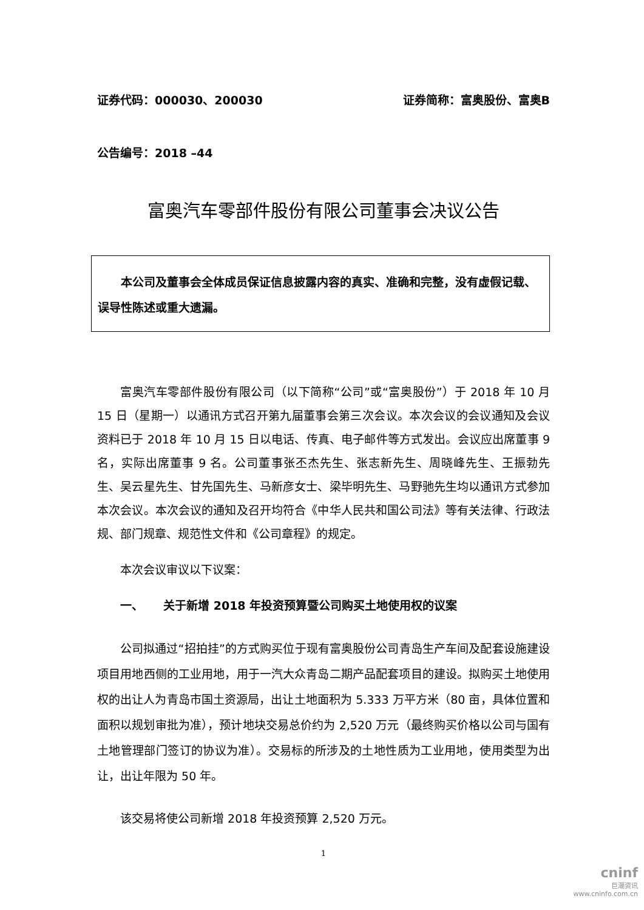证券代码：000030、200030 证券简称：富奥股份、富奥B
公告编号：2018 –44
富奥汽车零部件股份有限公司董事会决议公告
本公司及董事会全体成员保证信息披露内容的真实、准确和完整，没有虚假记载、误导性陈述或重大遗漏。
富奥汽车零部件股份有限公司（以下简称“公司”或“富奥股份”）于 2018 年 10 月 15 日（星期一）以通讯方式召开第九届董事会第三次会议。本次会议的会议通知及会议资料已于 2018 年 10 月 15 日以电话、传真、电子邮件等方式发出。会议应出席董事 9 名，实际出席董事 9 名。公司董事张丕杰先生、张志新先生、周晓峰先生、王振勃先生、吴云星先生、甘先国先生、马新彦女士、梁毕明先生、马野驰先生均以通讯方式参加本次会议。本次会议的通知及召开均符合《中华人民共和国公司法》等有关法律、行政法规、部门规章、规范性文件和《公司章程》的规定。
本次会议审议以下议案：
一、 关于新增 2018 年投资预算暨公司购买土地使用权的议案
公司拟通过“招拍挂”的方式购买位于现有富奥股份公司青岛生产车间及配套设施建设项目用地西侧的工业用地，用于一汽大众青岛二期产品配套项目的建设。拟购买土地使用权的出让人为青岛市国土资源局，出让土地面积为 5.333 万平方米（80 亩，具体位置和面积以规划审批为准），预计地块交易总价约为 2,520 万元（最终购买价格以公司与国有土地管理部门签订的协议为准）。交易标的所涉及的土地性质为工业用地，使用类型为出让，出让年限为 50 年。
该交易将使公司新增 2018 年投资预算 2,520 万元。
1
cninf
巨潮资讯
www.cninfo.com.cn